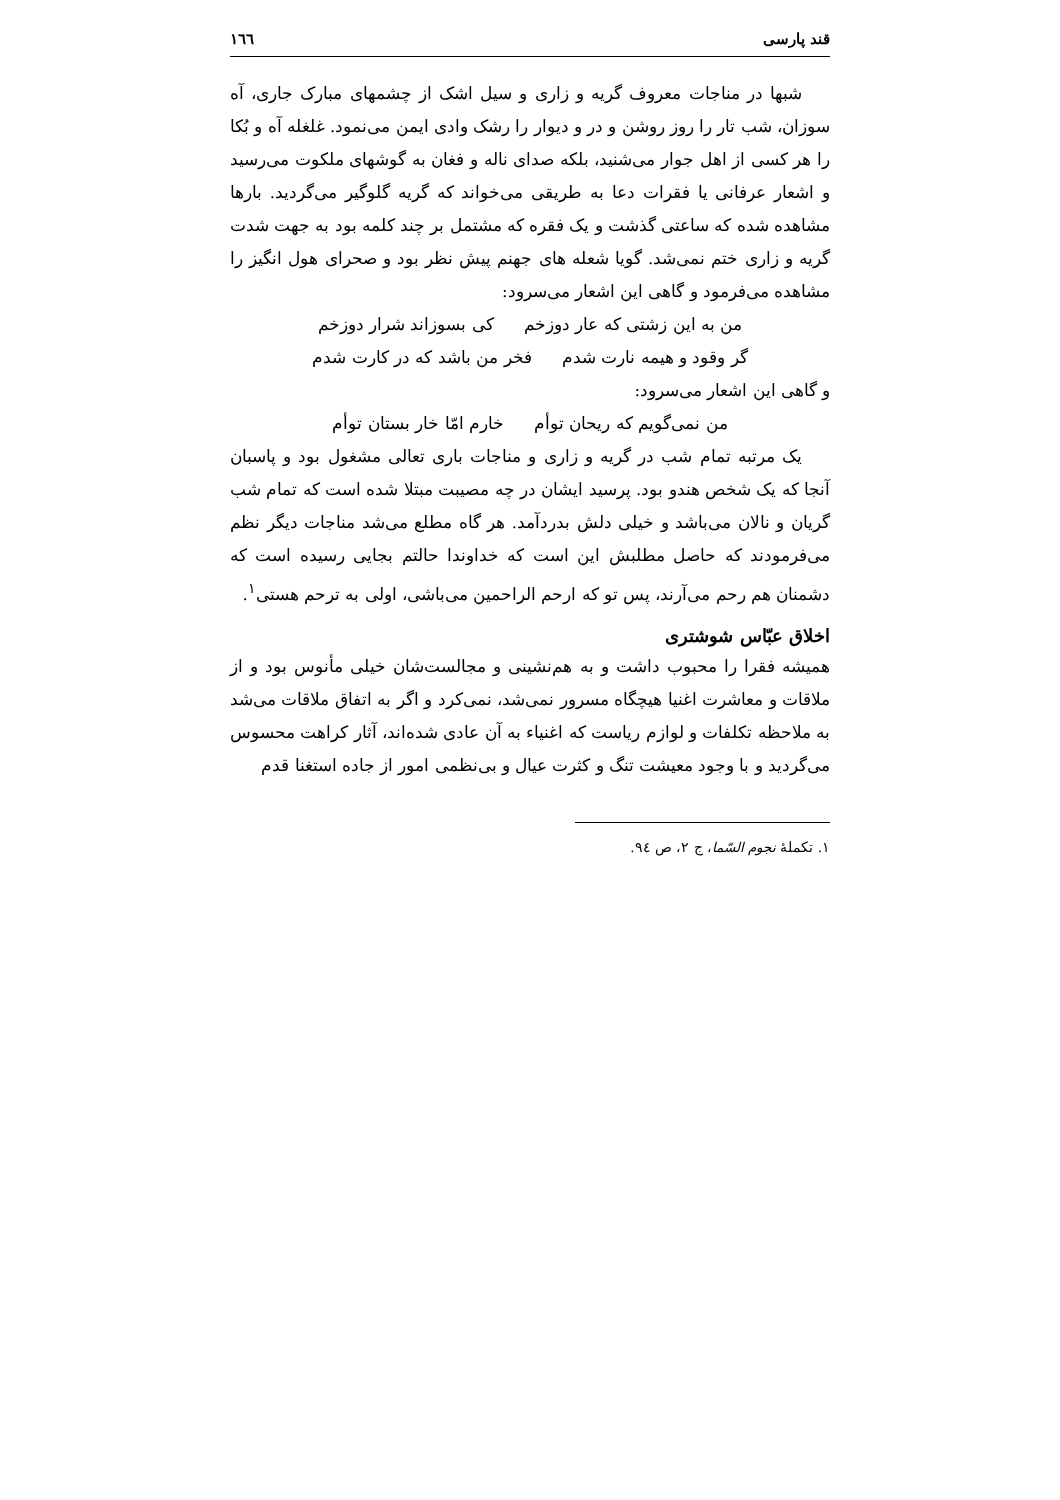قند پارسی ١٦٦
شبها در مناجات معروف گریه و زاری و سیل اشک از چشمهای مبارک جاری، آه سوزان، شب تار را روز روشن و در و دیوار را رشک وادی ایمن می‌نمود. غلغله آه و بُکا را هر کسی از اهل جوار می‌شنید، بلکه صدای ناله و فغان به گوشهای ملکوت می‌رسید و اشعار عرفانی یا فقرات دعا به طریقی می‌خواند که گریه گلوگیر می‌گردید. بارها مشاهده شده که ساعتی گذشت و یک فقره که مشتمل بر چند کلمه بود به جهت شدت گریه و زاری ختم نمی‌شد. گویا شعله های جهنم پیش نظر بود و صحرای هول انگیز را مشاهده می‌فرمود و گاهی این اشعار می‌سرود:
من به این زشتی که عار دوزخم کی بسوزاند شرار دوزخم
گر وقود و هیمه نارت شدم فخر من باشد که در کارت شدم
و گاهی این اشعار می‌سرود:
من نمی‌گویم که ریحان توأم خارم امّا خار بستان توأم
یک مرتبه تمام شب در گریه و زاری و مناجات باری تعالی مشغول بود و پاسبان آنجا که یک شخص هندو بود. پرسید ایشان در چه مصیبت مبتلا شده است که تمام شب گریان و نالان می‌باشد و خیلی دلش بدردآمد. هر گاه مطلع می‌شد مناجات دیگر نظم می‌فرمودند که حاصل مطلبش این است که خداوندا حالتم بجایی رسیده است که دشمنان هم رحم می‌آرند، پس تو که ارحم الراحمین می‌باشی، اولی به ترحم هستی<sup>١</sup>.
اخلاق عبّاس شوشتری
همیشه فقرا را محبوب داشت و به هم‌نشینی و مجالست‌شان خیلی مأنوس بود و از ملاقات و معاشرت اغنیا هیچگاه مسرور نمی‌شد، نمی‌کرد و اگر به اتفاق ملاقات می‌شد به ملاحظه تکلفات و لوازم ریاست که اغنیاء به آن عادی شده‌اند، آثار کراهت محسوس می‌گردید و با وجود معیشت تنگ و کثرت عیال و بی‌نظمی امور از جاده استغنا قدم
١. تکملهٔ نجوم السّما، ج ٢، ص ٩٤.